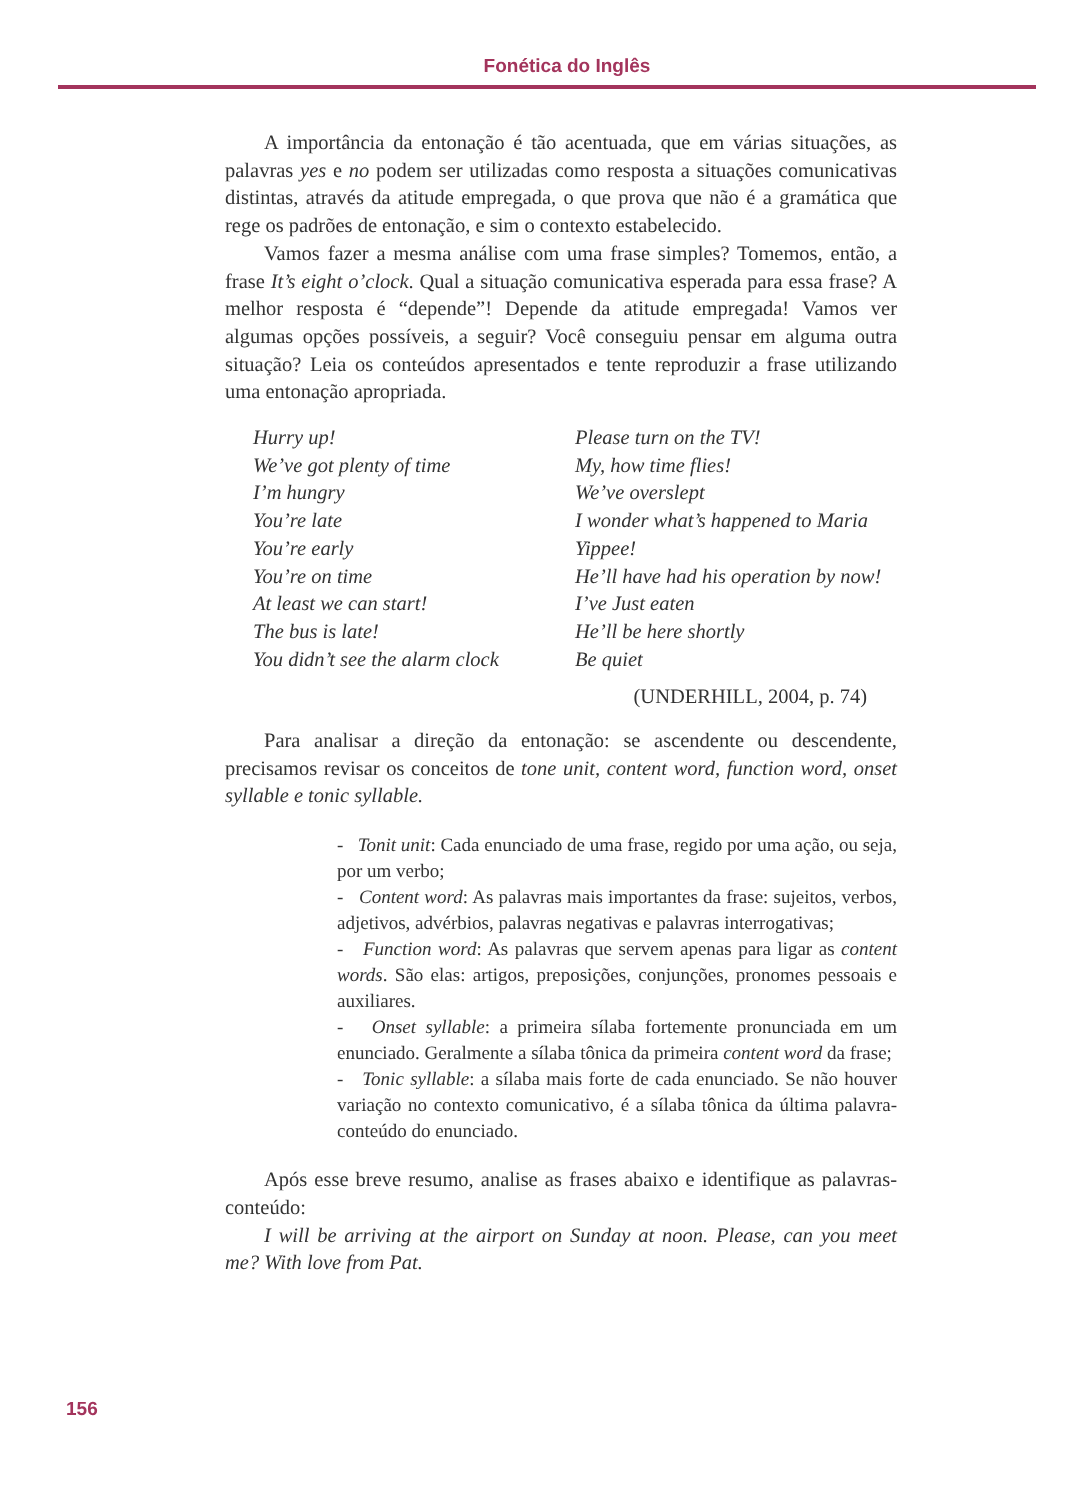Fonética do Inglês
A importância da entonação é tão acentuada, que em várias situações, as palavras yes e no podem ser utilizadas como resposta a situações comunicativas distintas, através da atitude empregada, o que prova que não é a gramática que rege os padrões de entonação, e sim o contexto estabelecido.
Vamos fazer a mesma análise com uma frase simples? Tomemos, então, a frase It’s eight o’clock. Qual a situação comunicativa esperada para essa frase? A melhor resposta é “depende”! Depende da atitude empregada! Vamos ver algumas opções possíveis, a seguir? Você conseguiu pensar em alguma outra situação? Leia os conteúdos apresentados e tente reproduzir a frase utilizando uma entonação apropriada.
Hurry up!
We’ve got plenty of time
I’m hungry
You’re late
You’re early
You’re on time
At least we can start!
The bus is late!
You didn’t see the alarm clock
Please turn on the TV!
My, how time flies!
We’ve overslept
I wonder what’s happened to Maria
Yippee!
He’ll have had his operation by now!
I’ve Just eaten
He’ll be here shortly
Be quiet
(UNDERHILL, 2004, p. 74)
Para analisar a direção da entonação: se ascendente ou descendente, precisamos revisar os conceitos de tone unit, content word, function word, onset syllable e tonic syllable.
- Tonit unit: Cada enunciado de uma frase, regido por uma ação, ou seja, por um verbo;
- Content word: As palavras mais importantes da frase: sujeitos, verbos, adjetivos, advérbios, palavras negativas e palavras interrogativas;
- Function word: As palavras que servem apenas para ligar as content words. São elas: artigos, preposições, conjunções, pronomes pessoais e auxiliares.
- Onset syllable: a primeira sílaba fortemente pronunciada em um enunciado. Geralmente a sílaba tônica da primeira content word da frase;
- Tonic syllable: a sílaba mais forte de cada enunciado. Se não houver variação no contexto comunicativo, é a sílaba tônica da última palavra-conteúdo do enunciado.
Após esse breve resumo, analise as frases abaixo e identifique as palavras-conteúdo:
I will be arriving at the airport on Sunday at noon. Please, can you meet me? With love from Pat.
156